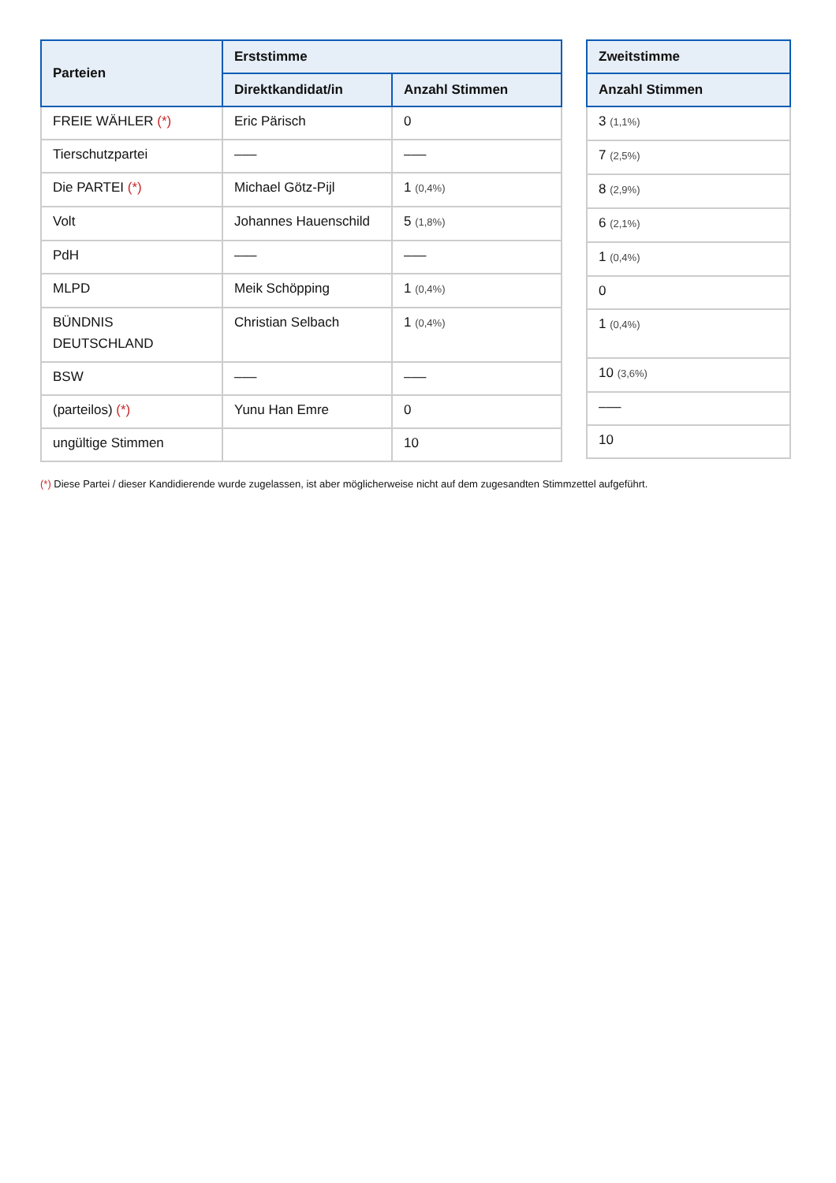| Parteien | Erststimme | |
| --- | --- | --- |
| | Direktkandidat/in | Anzahl Stimmen |
| FREIE WÄHLER (*) | Eric Pärisch | 0 |
| Tierschutzpartei | ––– | ––– |
| Die PARTEI (*) | Michael Götz-Pijl | 1 (0,4%) |
| Volt | Johannes Hauenschild | 5 (1,8%) |
| PdH | ––– | ––– |
| MLPD | Meik Schöpping | 1 (0,4%) |
| BÜNDNIS DEUTSCHLAND | Christian Selbach | 1 (0,4%) |
| BSW | ––– | ––– |
| (parteilos) (*) | Yunu Han Emre | 0 |
| ungültige Stimmen | | 10 |
| Zweitstimme |
| --- |
| Anzahl Stimmen |
| 3 (1,1%) |
| 7 (2,5%) |
| 8 (2,9%) |
| 6 (2,1%) |
| 1 (0,4%) |
| 0 |
| 1 (0,4%) |
| 10 (3,6%) |
| ––– |
| 10 |
(*) Diese Partei / dieser Kandidierende wurde zugelassen, ist aber möglicherweise nicht auf dem zugesandten Stimmzettel aufgeführt.